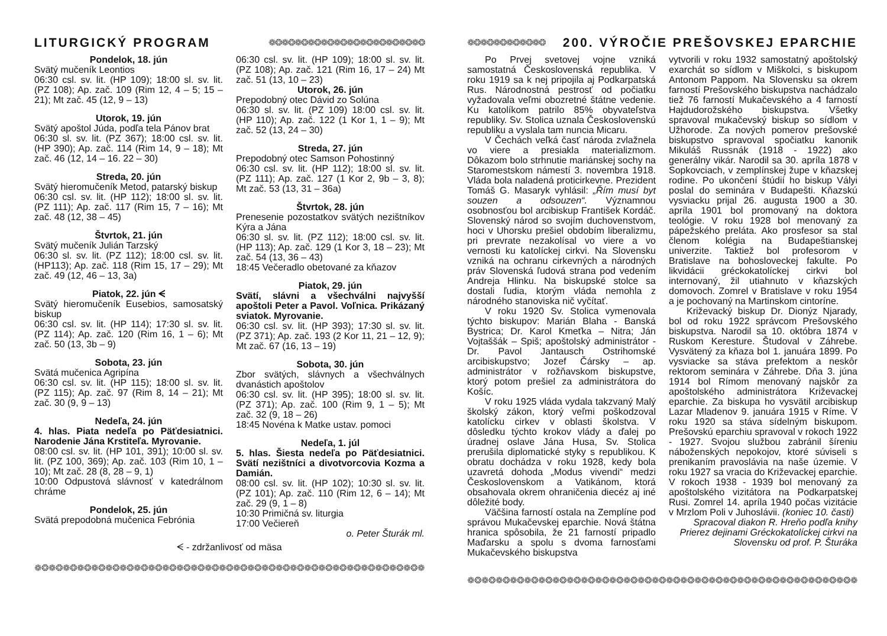LITURGICKÝ PROGRAM ❁❂❁❂❁❂❁❂❁❂❁❂❁❂❁❂❁❂❁❂❁❂❁❂
Pondelok, 18. jún
Svätý mučeník Leontios
06:30 csl. sv. lit. (HP 109); 18:00 sl. sv. lit. (PZ 108); Ap. zač. 109 (Rim 12, 4 – 5; 15 – 21); Mt zač. 45 (12, 9 – 13)
Utorok, 19. jún
Svätý apoštol Júda, podľa tela Pánov brat
06:30 sl. sv. lit. (PZ 367); 18:00 csl. sv. lit. (HP 390); Ap. zač. 114 (Rim 14, 9 – 18); Mt zač. 46 (12, 14 – 16. 22 – 30)
Streda, 20. jún
Svätý hieromučeník Metod, patarský biskup
06:30 csl. sv. lit. (HP 112); 18:00 sl. sv. lit. (PZ 111); Ap. zač. 117 (Rim 15, 7 – 16); Mt zač. 48 (12, 38 – 45)
Štvrtok, 21. jún
Svätý mučeník Julián Tarzský
06:30 sl. sv. lit. (PZ 112); 18:00 csl. sv. lit. (HP113); Ap. zač. 118 (Rim 15, 17 – 29); Mt zač. 49 (12, 46 – 13, 3a)
Piatok, 22. jún ᗕ
Svätý hieromučeník Eusebios, samosatský biskup
06:30 csl. sv. lit. (HP 114); 17:30 sl. sv. lit. (PZ 114); Ap. zač. 120 (Rim 16, 1 – 6); Mt zač. 50 (13, 3b – 9)
Sobota, 23. jún
Svätá mučenica Agripína
06:30 csl. sv. lit. (HP 115); 18:00 sl. sv. lit. (PZ 115); Ap. zač. 97 (Rim 8, 14 – 21); Mt zač. 30 (9, 9 – 13)
Nedeľa, 24. jún
4. hlas. Piata nedeľa po Päťdesiatnici. Narodenie Jána Krstiteľa. Myrovanie.
08:00 csl. sv. lit. (HP 101, 391); 10:00 sl. sv. lit. (PZ 100, 369); Ap. zač. 103 (Rim 10, 1 – 10); Mt zač. 28 (8, 28 – 9, 1)
10:00 Odpustová slávnosť v katedrálnom chráme
Pondelok, 25. jún
Svätá prepodobná mučenica Febrónia
06:30 csl. sv. lit. (HP 109); 18:00 sl. sv. lit. (PZ 108); Ap. zač. 121 (Rim 16, 17 – 24) Mt zač. 51 (13, 10 – 23)
Utorok, 26. jún
Prepodobný otec Dávid zo Solúna
06:30 sl. sv. lit. (PZ 109) 18:00 csl. sv. lit. (HP 110); Ap. zač. 122 (1 Kor 1, 1 – 9); Mt zač. 52 (13, 24 – 30)
Streda, 27. jún
Prepodobný otec Samson Pohostinný
06:30 csl. sv. lit. (HP 112); 18:00 sl. sv. lit. (PZ 111); Ap. zač. 127 (1 Kor 2, 9b – 3, 8); Mt zač. 53 (13, 31 – 36a)
Štvrtok, 28. jún
Prenesenie pozostatkov svätých nezištníkov Kýra a Jána
06:30 sl. sv. lit. (PZ 112); 18:00 csl. sv. lit. (HP 113); Ap. zač. 129 (1 Kor 3, 18 – 23); Mt zač. 54 (13, 36 – 43)
18:45 Večeradlo obetované za kňazov
Piatok, 29. jún
Svätí, slávni a všechválni najvyšší apoštoli Peter a Pavol. Voľnica. Prikázaný sviatok. Myrovanie.
06:30 csl. sv. lit. (HP 393); 17:30 sl. sv. lit. (PZ 371); Ap. zač. 193 (2 Kor 11, 21 – 12, 9); Mt zač. 67 (16, 13 – 19)
Sobota, 30. jún
Zbor svätých, slávnych a všechválnych dvanástich apoštolov
06:30 csl. sv. lit. (HP 395); 18:00 sl. sv. lit. (PZ 371); Ap. zač. 100 (Rim 9, 1 – 5); Mt zač. 32 (9, 18 – 26)
18:45 Novéna k Matke ustav. pomoci
Nedeľa, 1. júl
5. hlas. Šiesta nedeľa po Päťdesiatnici. Svätí nezištníci a divotvorcovia Kozma a Damián.
08:00 csl. sv. lit. (HP 102); 10:30 sl. sv. lit. (PZ 101); Ap. zač. 110 (Rim 12, 6 – 14); Mt zač. 29 (9, 1 – 8)
10:30 Primičná sv. liturgia
17:00 Večiereň
o. Peter Šturák ml.
ᗕ - zdržanlivosť od mäsa
❁❂❁❂❁❂❁❂❁❂❁❂❁❂❁❂❁❂❁❂❁❂❁❂❁❂❁❂❁❂❁❂❁❂❁❂❁❂❁❂❁❂❁❂❁❂❁❂❁❂❁❂❁❂❁❂
❁❂❁❂❁❂❁❂❁❂❁❂ 200. VÝROČIE PREŠOVSKEJ EPARCHIE
Po Prvej svetovej vojne vzniká samostatná Československá republika. V roku 1919 sa k nej pripojila aj Podkarpatská Rus. Národnostná pestrosť od počiatku vyžadovala veľmi obozretné štátne vedenie. Ku katolíkom patrilo 85% obyvateľstva republiky. Sv. Stolica uznala Československú republiku a vyslala tam nuncia Micaru.
V Čechách veľká časť národa zvlažnela vo viere a presiakla materializmom. Dôkazom bolo strhnutie mariánskej sochy na Staromestskom námestí 3. novembra 1918. Vláda bola naladená proticirkevne. Prezident Tomáš G. Masaryk vyhlásil: „Řím musí byt souzen a odsouzen“. Významnou osobnosťou bol arcibiskup František Kordáč. Slovenský národ so svojím duchovenstvom, hoci v Uhorsku prešiel obdobím liberalizmu, pri prevrate nezakolísal vo viere a vo vernosti ku katolíckej cirkvi. Na Slovensku vzniká na ochranu cirkevných a národných práv Slovenská ľudová strana pod vedením Andreja Hlinku. Na biskupské stolce sa dostali ľudia, ktorým vláda nemohla z národného stanoviska nič vyčítať.
V roku 1920 Sv. Stolica vymenovala týchto biskupov: Marián Blaha - Banská Bystrica; Dr. Karol Kmeťka – Nitra; Ján Vojtaššák – Spiš; apoštolský administrátor - Dr. Pavol Jantausch Ostrihomské arcibiskupstvo; Jozef Čársky – ap. administrátor v rožňavskom biskupstve, ktorý potom prešiel za administrátora do Košíc.
V roku 1925 vláda vydala takzvaný Malý školský zákon, ktorý veľmi poškodzoval katolícku cirkev v oblasti školstva. V dôsledku týchto krokov vlády a ďalej po úradnej oslave Jána Husa, Sv. Stolica prerušila diplomatické styky s republikou. K obratu dochádza v roku 1928, kedy bola uzavretá dohoda „Modus vivendi“ medzi Československom a Vatikánom, ktorá obsahovala okrem ohraničenia diecéz aj iné dôležité body.
Väčšina farností ostala na Zemplíne pod správou Mukačevskej eparchie. Nová štátna hranica spôsobila, že 21 farností pripadlo Maďarsku a spolu s dvoma farnosťami Mukačevského biskupstva
vytvorili v roku 1932 samostatný apoštolský exarchát so sídlom v Miškolci, s biskupom Antonom Pappom. Na Slovensku sa okrem farností Prešovského biskupstva nachádzalo tiež 76 farností Mukačevského a 4 farností Hajdudorožského biskupstva. Všetky spravoval mukačevský biskup so sídlom v Užhorode. Za nových pomerov prešovské biskupstvo spravoval spočiatku kanonik Mikuláš Russnák (1918 - 1922) ako generálny vikár. Narodil sa 30. apríla 1878 v Sopkovciach, v zemplínskej župe v kňazskej rodine. Po ukončení štúdií ho biskup Vályi poslal do seminára v Budapešti. Kňazskú vysviacku prijal 26. augusta 1900 a 30. apríla 1901 bol promovaný na doktora teológie. V roku 1928 bol menovaný za pápežského preláta. Ako prosfesor sa stal členom kolégia na Budapeštianskej univerzite. Taktiež bol profesorom v Bratislave na bohosloveckej fakulte. Po likvidácii gréckokatolíckej cirkvi bol internovaný, žil utiahnuto v kňazských domovoch. Zomrel v Bratislave v roku 1954 a je pochovaný na Martinskom cintoríne.
Križevacký biskup Dr. Dionýz Njarady, bol od roku 1922 správcom Prešovského biskupstva. Narodil sa 10. októbra 1874 v Ruskom Keresture. Študoval v Záhrebe. Vysvätený za kňaza bol 1. januára 1899. Po vysviacke sa stáva prefektom a neskôr rektorom seminára v Záhrebe. Dňa 3. júna 1914 bol Rímom menovaný najskôr za apoštolského administrátora Križevackej eparchie. Za biskupa ho vysvätil arcibiskup Lazar Mladenov 9. januára 1915 v Ríme. V roku 1920 sa stáva sídelným biskupom. Prešovskú eparchiu spravoval v rokoch 1922 - 1927. Svojou službou zabránil šíreniu náboženských nepokojov, ktoré súviseli s prenikaním pravoslávia na naše územie. V roku 1927 sa vracia do Križevackej eparchie. V rokoch 1938 - 1939 bol menovaný za apoštolského vizitátora na Podkarpatskej Rusi. Zomrel 14. apríla 1940 počas vizitácie v Mrzlom Poli v Juhoslávii. (koniec 10. časti)
Spracoval diakon R. Hreňo podľa knihy
Prierez dejinami Gréckokatolíckej cirkvi na
Slovensku od prof. P. Šturáka
❁❂❁❂❁❂❁❂❁❂❁❂❁❂❁❂❁❂❁❂❁❂❁❂❁❂❁❂❁❂❁❂❁❂❁❂❁❂❁❂❁❂❁❂❁❂❁❂❁❂❁❂❁❂❁❂